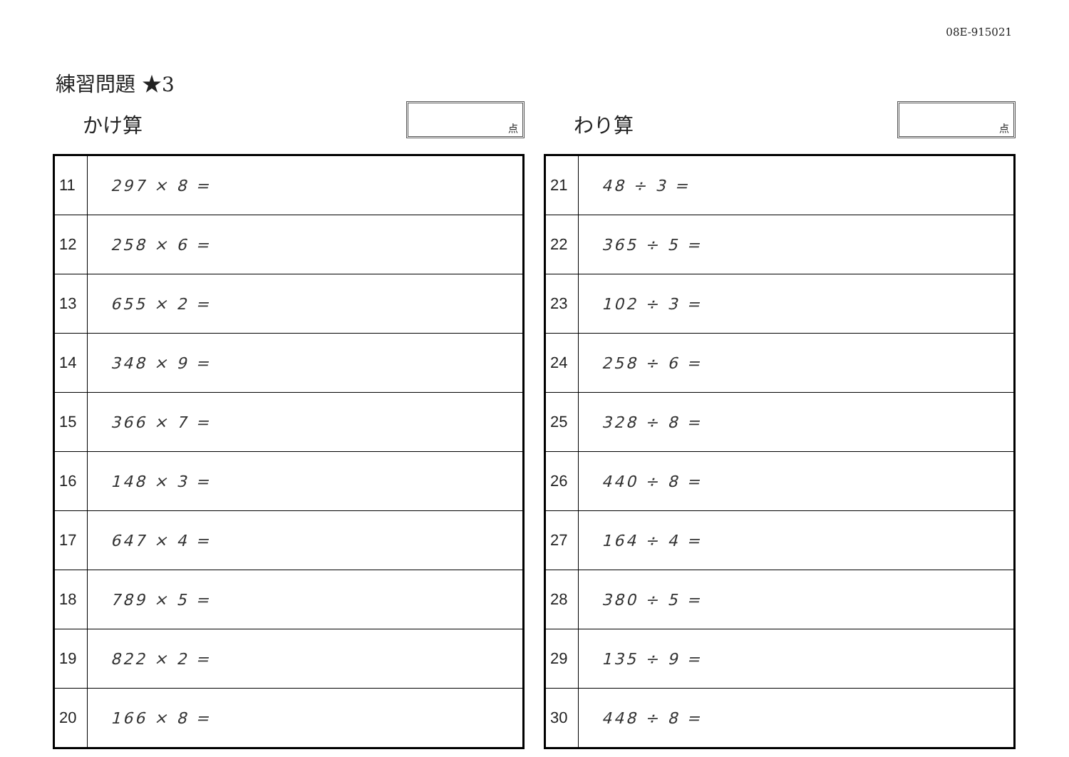08E-915021
練習問題 ★3
かけ算
点
| 11 | 297 × 8 = |
| 12 | 258 × 6 = |
| 13 | 655 × 2 = |
| 14 | 348 × 9 = |
| 15 | 366 × 7 = |
| 16 | 148 × 3 = |
| 17 | 647 × 4 = |
| 18 | 789 × 5 = |
| 19 | 822 × 2 = |
| 20 | 166 × 8 = |
わり算
点
| 21 | 48 ÷ 3 = |
| 22 | 365 ÷ 5 = |
| 23 | 102 ÷ 3 = |
| 24 | 258 ÷ 6 = |
| 25 | 328 ÷ 8 = |
| 26 | 440 ÷ 8 = |
| 27 | 164 ÷ 4 = |
| 28 | 380 ÷ 5 = |
| 29 | 135 ÷ 9 = |
| 30 | 448 ÷ 8 = |